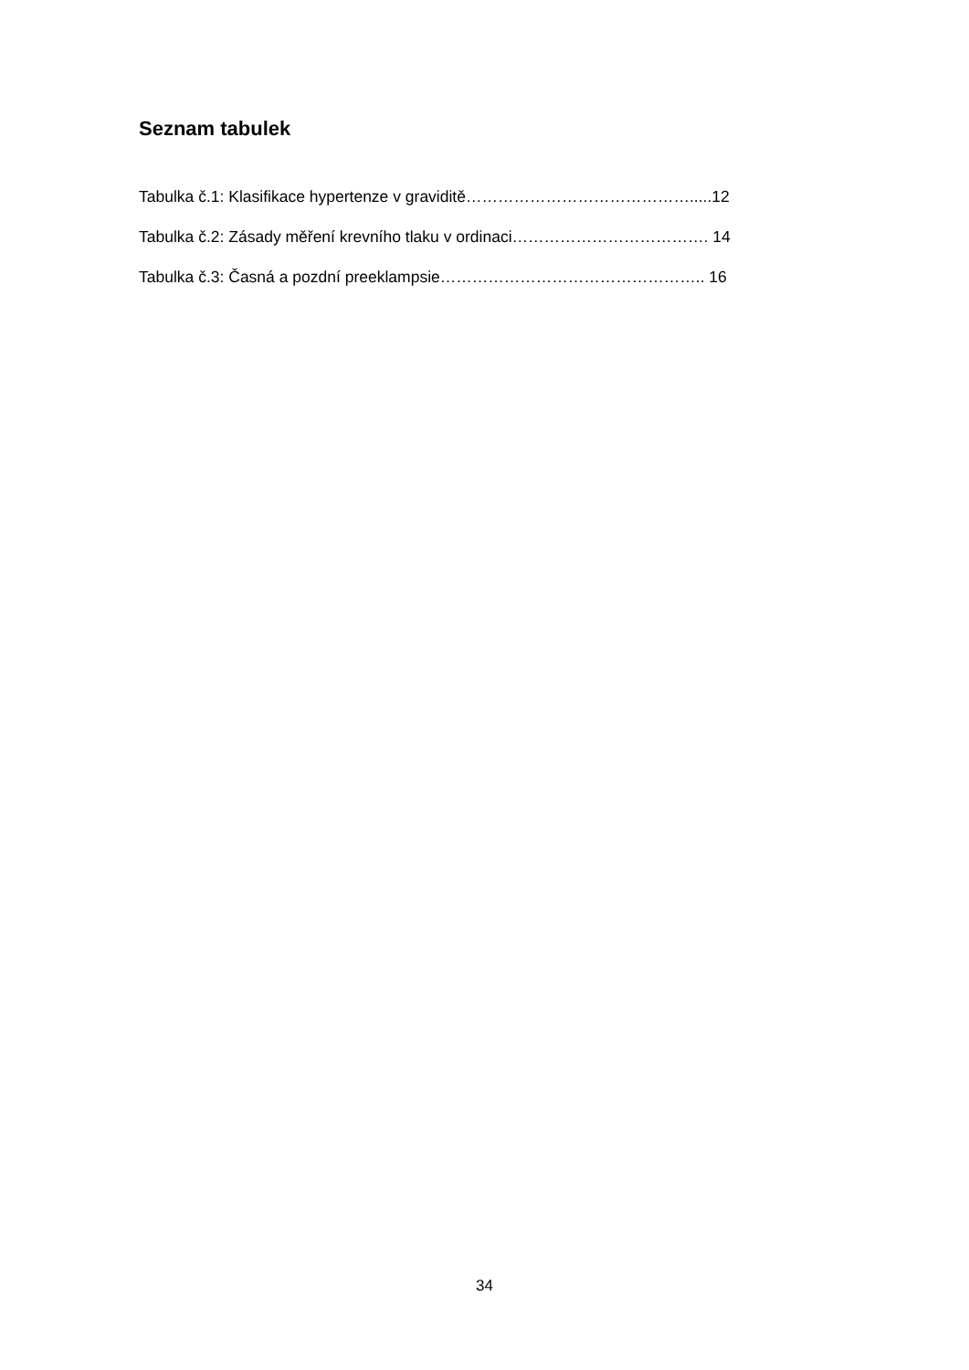Seznam tabulek
Tabulka č.1: Klasifikace hypertenze v graviditě…………………………………….....12
Tabulka č.2: Zásady měření krevního tlaku v ordinaci………………………………. 14
Tabulka č.3: Časná a pozdní preeklampsie………………………………………….. 16
34